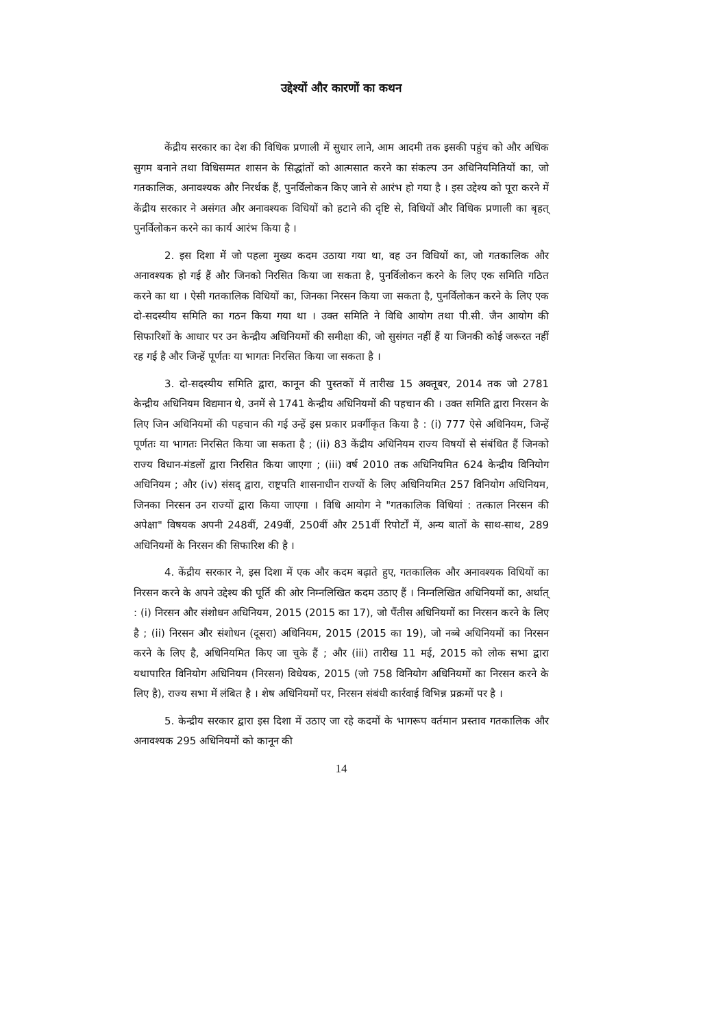उद्देश्यों और कारणों का कथन
केंद्रीय सरकार का देश की विधिक प्रणाली में सुधार लाने, आम आदमी तक इसकी पहुंच को और अधिक सुगम बनाने तथा विधिसम्मत शासन के सिद्धांतों को आत्मसात करने का संकल्प उन अधिनियमितियों का, जो गतकालिक, अनावश्यक और निरर्थक हैं, पुनर्विलोकन किए जाने से आरंभ हो गया है । इस उद्देश्य को पूरा करने में केंद्रीय सरकार ने असंगत और अनावश्यक विधियों को हटाने की दृष्टि से, विधियों और विधिक प्रणाली का बृहत् पुनर्विलोकन करने का कार्य आरंभ किया है ।
2. इस दिशा में जो पहला मुख्य कदम उठाया गया था, वह उन विधियों का, जो गतकालिक और अनावश्यक हो गई हैं और जिनको निरसित किया जा सकता है, पुनर्विलोकन करने के लिए एक समिति गठित करने का था । ऐसी गतकालिक विधियों का, जिनका निरसन किया जा सकता है, पुनर्विलोकन करने के लिए एक दो-सदस्यीय समिति का गठन किया गया था । उक्त समिति ने विधि आयोग तथा पी.सी. जैन आयोग की सिफारिशों के आधार पर उन केन्द्रीय अधिनियमों की समीक्षा की, जो सुसंगत नहीं हैं या जिनकी कोई जरूरत नहीं रह गई है और जिन्हें पूर्णतः या भागतः निरसित किया जा सकता है ।
3. दो-सदस्यीय समिति द्वारा, कानून की पुस्तकों में तारीख 15 अक्तूबर, 2014 तक जो 2781 केन्द्रीय अधिनियम विद्यमान थे, उनमें से 1741 केन्द्रीय अधिनियमों की पहचान की । उक्त समिति द्वारा निरसन के लिए जिन अधिनियमों की पहचान की गई उन्हें इस प्रकार प्रवर्गीकृत किया है : (i) 777 ऐसे अधिनियम, जिन्हें पूर्णतः या भागतः निरसित किया जा सकता है ; (ii) 83 केंद्रीय अधिनियम राज्य विषयों से संबंधित हैं जिनको राज्य विधान-मंडलों द्वारा निरसित किया जाएगा ; (iii) वर्ष 2010 तक अधिनियमित 624 केन्द्रीय विनियोग अधिनियम ; और (iv) संसद् द्वारा, राष्ट्रपति शासनाधीन राज्यों के लिए अधिनियमित 257 विनियोग अधिनियम, जिनका निरसन उन राज्यों द्वारा किया जाएगा । विधि आयोग ने "गतकालिक विधियां : तत्काल निरसन की अपेक्षा" विषयक अपनी 248वीं, 249वीं, 250वीं और 251वीं रिपोर्टों में, अन्य बातों के साथ-साथ, 289 अधिनियमों के निरसन की सिफारिश की है ।
4. केंद्रीय सरकार ने, इस दिशा में एक और कदम बढ़ाते हुए, गतकालिक और अनावश्यक विधियों का निरसन करने के अपने उद्देश्य की पूर्ति की ओर निम्नलिखित कदम उठाए हैं । निम्नलिखित अधिनियमों का, अर्थात् : (i) निरसन और संशोधन अधिनियम, 2015 (2015 का 17), जो पैंतीस अधिनियमों का निरसन करने के लिए है ; (ii) निरसन और संशोधन (दूसरा) अधिनियम, 2015 (2015 का 19), जो नब्बे अधिनियमों का निरसन करने के लिए है, अधिनियमित किए जा चुके हैं ; और (iii) तारीख 11 मई, 2015 को लोक सभा द्वारा यथापारित विनियोग अधिनियम (निरसन) विधेयक, 2015 (जो 758 विनियोग अधिनियमों का निरसन करने के लिए है), राज्य सभा में लंबित है । शेष अधिनियमों पर, निरसन संबंधी कार्रवाई विभिन्न प्रक्रमों पर है ।
5. केन्द्रीय सरकार द्वारा इस दिशा में उठाए जा रहे कदमों के भागरूप वर्तमान प्रस्ताव गतकालिक और अनावश्यक 295 अधिनियमों को कानून की
14